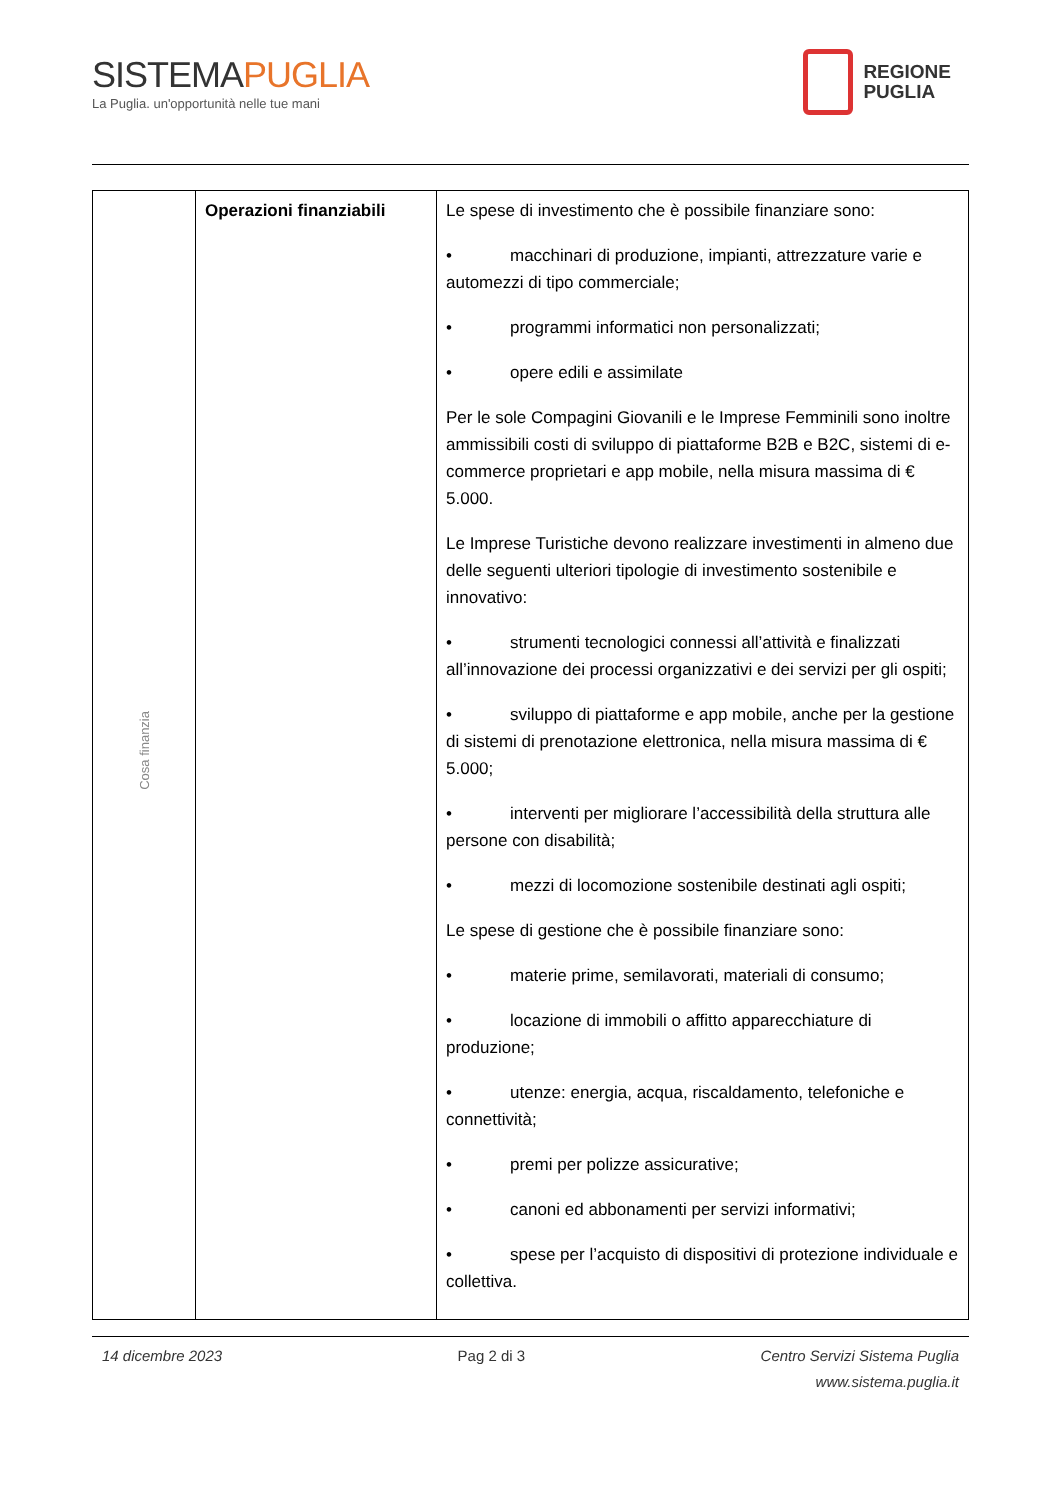SISTEMAPUGLIA
La Puglia. un'opportunità nelle tue mani
REGIONE
PUGLIA
| Cosa finanzia | Operazioni finanziabili | Le spese di investimento che è possibile finanziare sono: • macchinari di produzione, impianti, attrezzature varie e automezzi di tipo commerciale; • programmi informatici non personalizzati; • opere edili e assimilate Per le sole Compagini Giovanili e le Imprese Femminili sono inoltre ammissibili costi di sviluppo di piattaforme B2B e B2C, sistemi di e-commerce proprietari e app mobile, nella misura massima di € 5.000. Le Imprese Turistiche devono realizzare investimenti in almeno due delle seguenti ulteriori tipologie di investimento sostenibile e innovativo: • strumenti tecnologici connessi all’attività e finalizzati all’innovazione dei processi organizzativi e dei servizi per gli ospiti; • sviluppo di piattaforme e app mobile, anche per la gestione di sistemi di prenotazione elettronica, nella misura massima di € 5.000; • interventi per migliorare l’accessibilità della struttura alle persone con disabilità; • mezzi di locomozione sostenibile destinati agli ospiti; Le spese di gestione che è possibile finanziare sono: • materie prime, semilavorati, materiali di consumo; • locazione di immobili o affitto apparecchiature di produzione; • utenze: energia, acqua, riscaldamento, telefoniche e connettività; • premi per polizze assicurative; • canoni ed abbonamenti per servizi informativi; • spese per l’acquisto di dispositivi di protezione individuale e collettiva. |
14 dicembre 2023 Pag 2 di 3 Centro Servizi Sistema Puglia
www.sistema.puglia.it